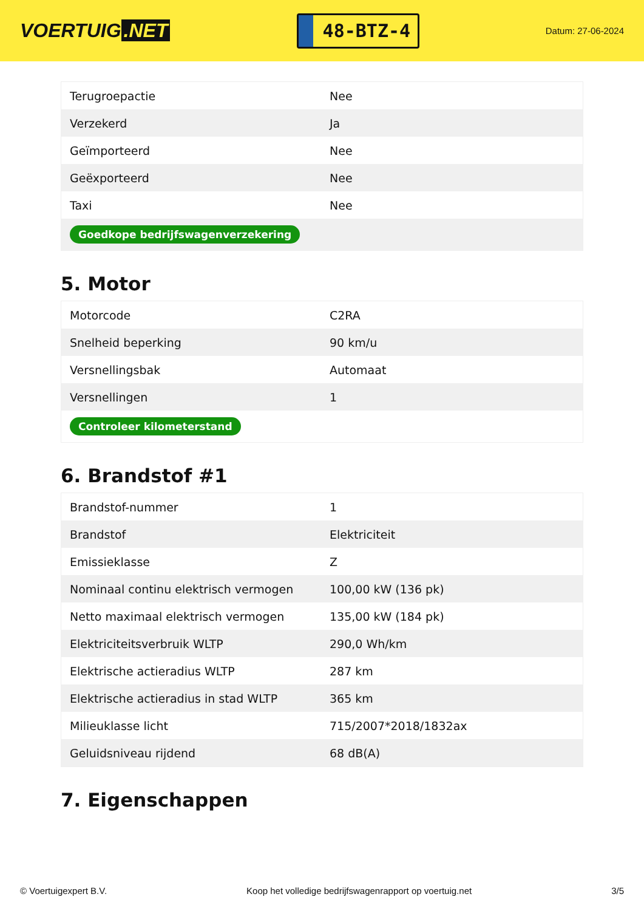VOERTUIG.NET
48-BTZ-4
Datum: 27-06-2024
| Terugroepactie | Nee |
| Verzekerd | Ja |
| Geïmporteerd | Nee |
| Geëxporteerd | Nee |
| Taxi | Nee |
| Goedkope bedrijfswagenverzekering | |
5. Motor
| Motorcode | C2RA |
| Snelheid beperking | 90 km/u |
| Versnellingsbak | Automaat |
| Versnellingen | 1 |
| Controleer kilometerstand | |
6. Brandstof #1
| Brandstof-nummer | 1 |
| Brandstof | Elektriciteit |
| Emissieklasse | Z |
| Nominaal continu elektrisch vermogen | 100,00 kW (136 pk) |
| Netto maximaal elektrisch vermogen | 135,00 kW (184 pk) |
| Elektriciteitsverbruik WLTP | 290,0 Wh/km |
| Elektrische actieradius WLTP | 287 km |
| Elektrische actieradius in stad WLTP | 365 km |
| Milieuklasse licht | 715/2007*2018/1832ax |
| Geluidsniveau rijdend | 68 dB(A) |
7. Eigenschappen
© Voertuigexpert B.V. Koop het volledige bedrijfswagenrapport op voertuig.net 3/5